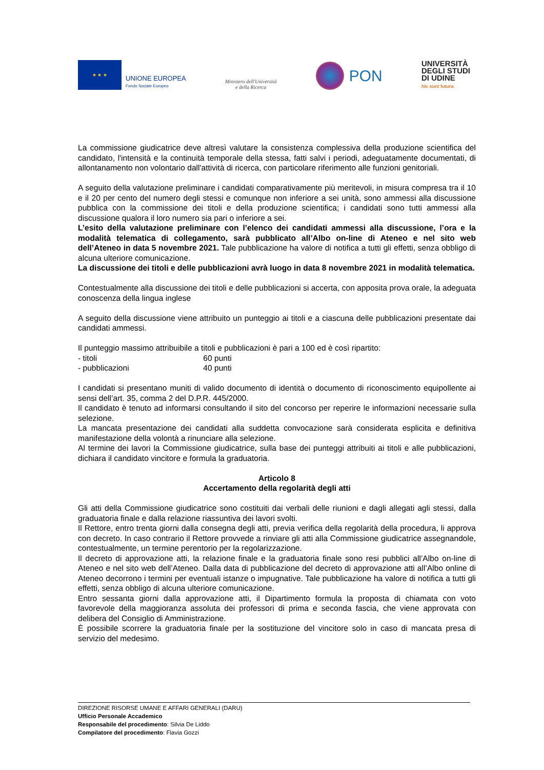★ ★ ★
UNIONE EUROPEA
Fondo Sociale Europeo
Ministero dell'Università
e della Ricerca
PON
UNIVERSITÀ
DEGLI STUDI
DI UDINE
hic sunt futura
La commissione giudicatrice deve altresì valutare la consistenza complessiva della produzione scientifica del candidato, l'intensità e la continuità temporale della stessa, fatti salvi i periodi, adeguatamente documentati, di allontanamento non volontario dall'attività di ricerca, con particolare riferimento alle funzioni genitoriali.
A seguito della valutazione preliminare i candidati comparativamente più meritevoli, in misura compresa tra il 10 e il 20 per cento del numero degli stessi e comunque non inferiore a sei unità, sono ammessi alla discussione pubblica con la commissione dei titoli e della produzione scientifica; i candidati sono tutti ammessi alla discussione qualora il loro numero sia pari o inferiore a sei.
L’esito della valutazione preliminare con l’elenco dei candidati ammessi alla discussione, l’ora e la modalità telematica di collegamento, sarà pubblicato all’Albo on-line di Ateneo e nel sito web dell’Ateneo in data 5 novembre 2021. Tale pubblicazione ha valore di notifica a tutti gli effetti, senza obbligo di alcuna ulteriore comunicazione.
La discussione dei titoli e delle pubblicazioni avrà luogo in data 8 novembre 2021 in modalità telematica.
Contestualmente alla discussione dei titoli e delle pubblicazioni si accerta, con apposita prova orale, la adeguata conoscenza della lingua inglese
A seguito della discussione viene attribuito un punteggio ai titoli e a ciascuna delle pubblicazioni presentate dai candidati ammessi.
Il punteggio massimo attribuibile a titoli e pubblicazioni è pari a 100 ed è così ripartito:
- titoli 60 punti
- pubblicazioni 40 punti
I candidati si presentano muniti di valido documento di identità o documento di riconoscimento equipollente ai sensi dell’art. 35, comma 2 del D.P.R. 445/2000.
Il candidato è tenuto ad informarsi consultando il sito del concorso per reperire le informazioni necessarie sulla selezione.
La mancata presentazione dei candidati alla suddetta convocazione sarà considerata esplicita e definitiva manifestazione della volontà a rinunciare alla selezione.
Al termine dei lavori la Commissione giudicatrice, sulla base dei punteggi attribuiti ai titoli e alle pubblicazioni, dichiara il candidato vincitore e formula la graduatoria.
Articolo 8
Accertamento della regolarità degli atti
Gli atti della Commissione giudicatrice sono costituiti dai verbali delle riunioni e dagli allegati agli stessi, dalla graduatoria finale e dalla relazione riassuntiva dei lavori svolti.
Il Rettore, entro trenta giorni dalla consegna degli atti, previa verifica della regolarità della procedura, li approva con decreto. In caso contrario il Rettore provvede a rinviare gli atti alla Commissione giudicatrice assegnandole, contestualmente, un termine perentorio per la regolarizzazione.
Il decreto di approvazione atti, la relazione finale e la graduatoria finale sono resi pubblici all’Albo on-line di Ateneo e nel sito web dell’Ateneo. Dalla data di pubblicazione del decreto di approvazione atti all’Albo online di Ateneo decorrono i termini per eventuali istanze o impugnative. Tale pubblicazione ha valore di notifica a tutti gli effetti, senza obbligo di alcuna ulteriore comunicazione.
Entro sessanta giorni dalla approvazione atti, il Dipartimento formula la proposta di chiamata con voto favorevole della maggioranza assoluta dei professori di prima e seconda fascia, che viene approvata con delibera del Consiglio di Amministrazione.
È possibile scorrere la graduatoria finale per la sostituzione del vincitore solo in caso di mancata presa di servizio del medesimo.
DIREZIONE RISORSE UMANE E AFFARI GENERALI (DARU)
Ufficio Personale Accademico
Responsabile del procedimento: Silvia De Liddo
Compilatore del procedimento: Flavia Gozzi